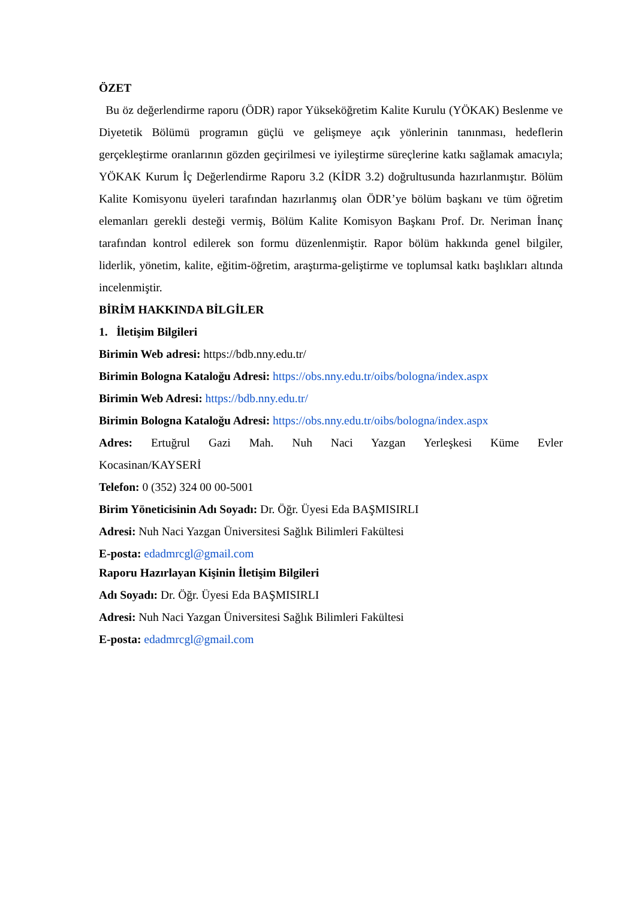ÖZET
Bu öz değerlendirme raporu (ÖDR) rapor Yükseköğretim Kalite Kurulu (YÖKAK) Beslenme ve Diyetetik Bölümü programın güçlü ve gelişmeye açık yönlerinin tanınması, hedeflerin gerçekleştirme oranlarının gözden geçirilmesi ve iyileştirme süreçlerine katkı sağlamak amacıyla; YÖKAK Kurum İç Değerlendirme Raporu 3.2 (KİDR 3.2) doğrultusunda hazırlanmıştır. Bölüm Kalite Komisyonu üyeleri tarafından hazırlanmış olan ÖDR’ye bölüm başkanı ve tüm öğretim elemanları gerekli desteği vermiş, Bölüm Kalite Komisyon Başkanı Prof. Dr. Neriman İnanç tarafından kontrol edilerek son formu düzenlenmiştir. Rapor bölüm hakkında genel bilgiler, liderlik, yönetim, kalite, eğitim-öğretim, araştırma-geliştirme ve toplumsal katkı başlıkları altında incelenmiştir.
BİRİM HAKKINDA BİLGİLER
1. İletişim Bilgileri
Birimin Web adresi: https://bdb.nny.edu.tr/
Birimin Bologna Kataloğu Adresi: https://obs.nny.edu.tr/oibs/bologna/index.aspx
Birimin Web Adresi: https://bdb.nny.edu.tr/
Birimin Bologna Kataloğu Adresi: https://obs.nny.edu.tr/oibs/bologna/index.aspx
Adres: Ertuğrul Gazi Mah. Nuh Naci Yazgan Yerleşkesi Küme Evler Kocasinan/KAYSERİ
Telefon: 0 (352) 324 00 00-5001
Birim Yöneticisinin Adı Soyadı: Dr. Öğr. Üyesi Eda BAŞMISIRLI
Adresi: Nuh Naci Yazgan Üniversitesi Sağlık Bilimleri Fakültesi
E-posta: edadmrcgl@gmail.com
Raporu Hazırlayan Kişinin İletişim Bilgileri
Adı Soyadı: Dr. Öğr. Üyesi Eda BAŞMISIRLI
Adresi: Nuh Naci Yazgan Üniversitesi Sağlık Bilimleri Fakültesi
E-posta: edadmrcgl@gmail.com